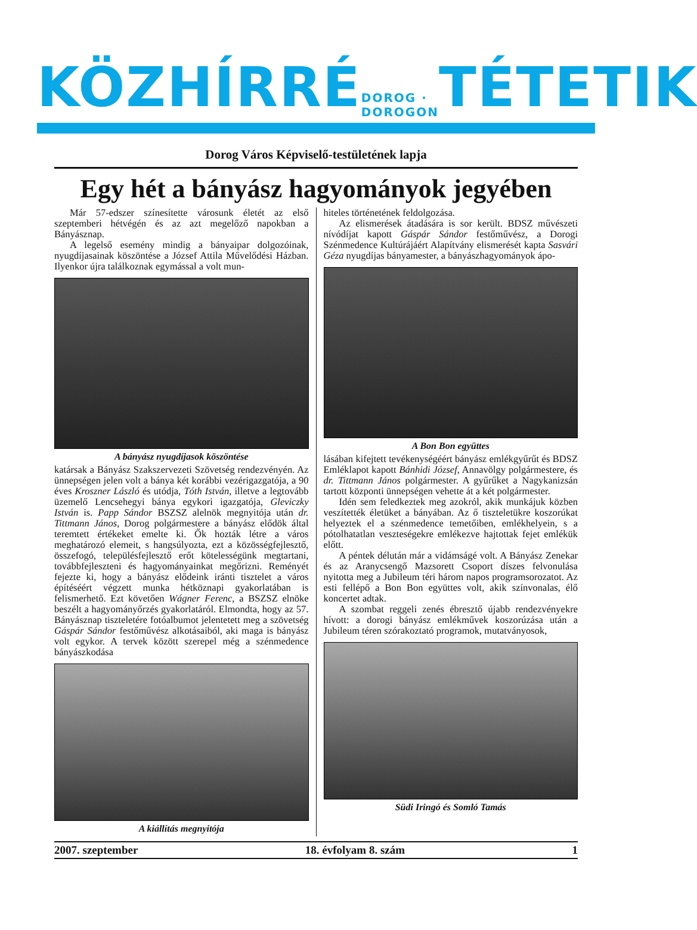KÖZHÍRRÉ DOROG · DOROGON TÉTETIK
Dorog Város Képviselő-testületének lapja
Egy hét a bányász hagyományok jegyében
Már 57-edszer színesítette városunk életét az első szeptemberi hétvégén és az azt megelőző napokban a Bányásznap.
A legelső esemény mindig a bányaipar dolgozóinak, nyugdíjasainak köszöntése a József Attila Művelődési Házban. Ilyenkor újra találkoznak egymással a volt mun-
A bányász nyugdíjasok köszöntése
katársak a Bányász Szakszervezeti Szövetség rendezvényén. Az ünnepségen jelen volt a bánya két korábbi vezérigazgatója, a 90 éves Kroszner László és utódja, Tóth István, illetve a legtovább üzemelő Lencsehegyi bánya egykori igazgatója, Gleviczky István is. Papp Sándor BSZSZ alelnök megnyitója után dr. Tittmann János, Dorog polgármestere a bányász elődök által teremtett értékeket emelte ki. Ők hozták létre a város meghatározó elemeit, s hangsúlyozta, ezt a közösségfejlesztő, összefogó, településfejlesztő erőt kötelességünk megtartani, továbbfejleszteni és hagyományainkat megőrizni. Reményét fejezte ki, hogy a bányász elődeink iránti tisztelet a város építéséért végzett munka hétköznapi gyakorlatában is felismerhető. Ezt követően Wágner Ferenc, a BSZSZ elnöke beszélt a hagyományőrzés gyakorlatáról. Elmondta, hogy az 57. Bányásznap tiszteletére fotóalbumot jelentetett meg a szövetség Gáspár Sándor festőművész alkotásaiból, aki maga is bányász volt egykor. A tervek között szerepel még a szénmedence bányászkodása
A kiállítás megnyitója
hiteles történetének feldolgozása.
Az elismerések átadására is sor került. BDSZ művészeti nívódíjat kapott Gáspár Sándor festőművész, a Dorogi Szénmedence Kultúrájáért Alapítvány elismerését kapta Sasvári Géza nyugdíjas bányamester, a bányászhagyományok ápo-
A Bon Bon együttes
lásában kifejtett tevékenységéért bányász emlékgyűrűt és BDSZ Emléklapot kapott Bánhidi József, Annavölgy polgármestere, és dr. Tittmann János polgármester. A gyűrűket a Nagykanizsán tartott központi ünnepségen vehette át a két polgármester.
Idén sem feledkeztek meg azokról, akik munkájuk közben veszítették életüket a bányában. Az ő tiszteletükre koszorúkat helyeztek el a szénmedence temetőiben, emlékhelyein, s a pótolhatatlan veszteségekre emlékezve hajtottak fejet emlékük előtt.
A péntek délután már a vidámságé volt. A Bányász Zenekar és az Aranycsengő Mazsorett Csoport díszes felvonulása nyitotta meg a Jubileum téri három napos programsorozatot. Az esti fellépő a Bon Bon együttes volt, akik színvonalas, élő koncertet adtak.
A szombat reggeli zenés ébresztő újabb rendezvényekre hívott: a dorogi bányász emlékművek koszorúzása után a Jubileum téren szórakoztató programok, mutatványosok,
Südi Iringó és Somló Tamás
2007. szeptember 18. évfolyam 8. szám 1